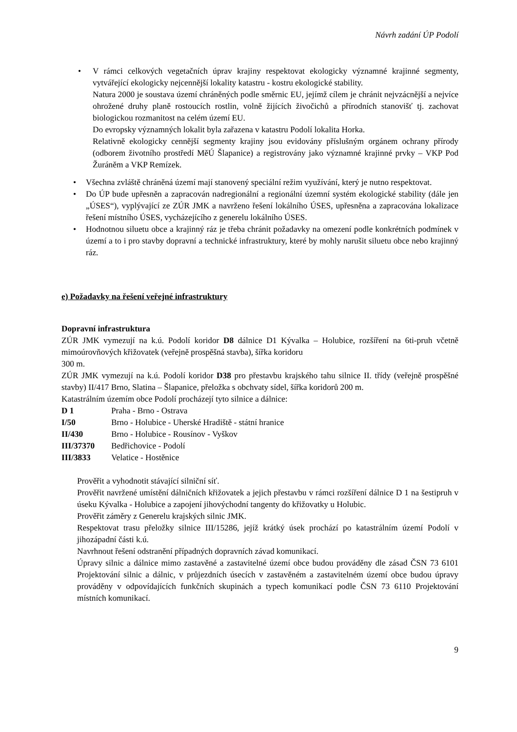Návrh zadání ÚP Podolí
• V rámci celkových vegetačních úprav krajiny respektovat ekologicky významné krajinné segmenty, vytvářející ekologicky nejcennější lokality katastru - kostru ekologické stability.
Natura 2000 je soustava území chráněných podle směrnic EU, jejímž cílem je chránit nejvzácnější a nejvíce ohrožené druhy planě rostoucích rostlin, volně žijících živočichů a přírodních stanovišť tj. zachovat biologickou rozmanitost na celém území EU.
Do evropsky významných lokalit byla zařazena v katastru Podolí lokalita Horka.
Relativně ekologicky cennější segmenty krajiny jsou evidovány příslušným orgánem ochrany přírody (odborem životního prostředí MěÚ Šlapanice) a registrovány jako významné krajinné prvky – VKP Pod Žuráněm a VKP Remízek.
• Všechna zvláště chráněná území mají stanovený speciální režim využívání, který je nutno respektovat.
• Do ÚP bude upřesněn a zapracován nadregionální a regionální územní systém ekologické stability (dále jen „ÚSES“), vyplývající ze ZÚR JMK a navrženo řešení lokálního ÚSES, upřesněna a zapracována lokalizace řešení místního ÚSES, vycházejícího z generelu lokálního ÚSES.
• Hodnotnou siluetu obce a krajinný ráz je třeba chránit požadavky na omezení podle konkrétních podmínek v území a to i pro stavby dopravní a technické infrastruktury, které by mohly narušit siluetu obce nebo krajinný ráz.
e) Požadavky na řešení veřejné infrastruktury
Dopravní infrastruktura
ZÚR JMK vymezují na k.ú. Podolí koridor D8 dálnice D1 Kývalka – Holubice, rozšíření na 6ti-pruh včetně mimoúrovňových křižovatek (veřejně prospěšná stavba), šířka koridoru
300 m.
ZÚR JMK vymezují na k.ú. Podolí koridor D38 pro přestavbu krajského tahu silnice II. třídy (veřejně prospěšné stavby) II/417 Brno, Slatina – Šlapanice, přeložka s obchvaty sídel, šířka koridorů 200 m.
Katastrálním územím obce Podolí procházejí tyto silnice a dálnice:
D 1 Praha - Brno - Ostrava
I/50 Brno - Holubice - Uherské Hradiště - státní hranice
II/430 Brno - Holubice - Rousínov - Vyškov
III/37370 Bedřichovice - Podolí
III/3833 Velatice - Hostěnice
Prověřit a vyhodnotit stávající silniční síť.
Prověřit navržené umístění dálničních křižovatek a jejich přestavbu v rámci rozšíření dálnice D 1 na šestipruh v úseku Kývalka - Holubice a zapojení jihovýchodní tangenty do křižovatky u Holubic.
Prověřit záměry z Generelu krajských silnic JMK.
Respektovat trasu přeložky silnice III/15286, jejíž krátký úsek prochází po katastrálním území Podolí v jihozápadní části k.ú.
Navrhnout řešení odstranění případných dopravních závad komunikací.
Úpravy silnic a dálnice mimo zastavěné a zastavitelné území obce budou prováděny dle zásad ČSN 73 6101 Projektování silnic a dálnic, v průjezdních úsecích v zastavěném a zastavitelném území obce budou úpravy prováděny v odpovídajících funkčních skupinách a typech komunikací podle ČSN 73 6110 Projektování místních komunikací.
9